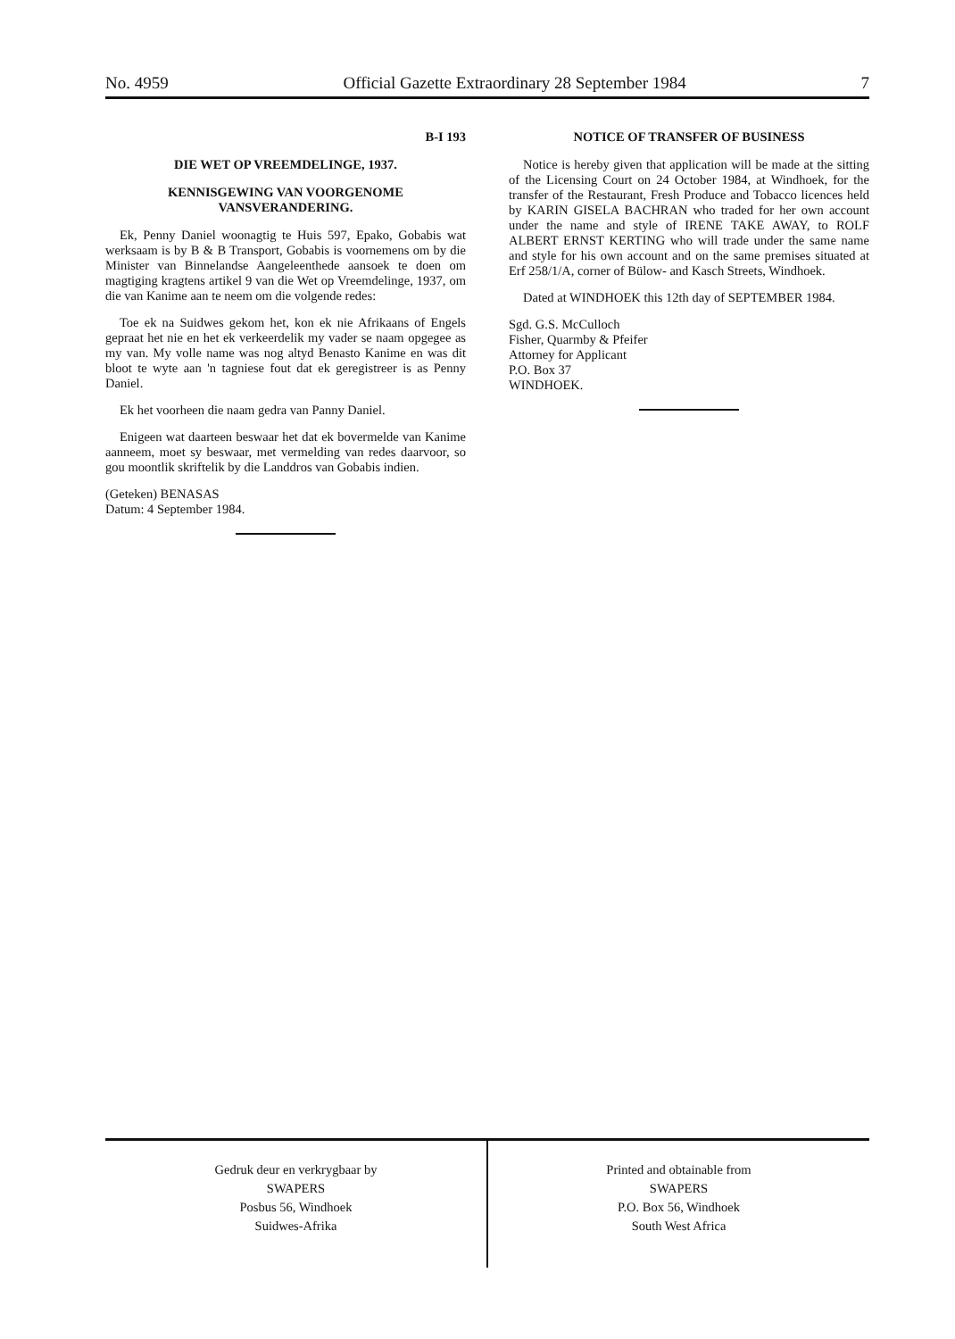No. 4959 Official Gazette Extraordinary 28 September 1984 7
B-I 193
DIE WET OP VREEMDELINGE, 1937.
KENNISGEWING VAN VOORGENOME VANSVERANDERING.
Ek, Penny Daniel woonagtig te Huis 597, Epako, Gobabis wat werksaam is by B & B Transport, Gobabis is voornemens om by die Minister van Binnelandse Aangeleenthede aansoek te doen om magtiging kragtens artikel 9 van die Wet op Vreemdelinge, 1937, om die van Kanime aan te neem om die volgende redes:
Toe ek na Suidwes gekom het, kon ek nie Afrikaans of Engels gepraat het nie en het ek verkeerdelik my vader se naam opgegee as my van. My volle name was nog altyd Benasto Kanime en was dit bloot te wyte aan 'n tagniese fout dat ek geregistreer is as Penny Daniel.
Ek het voorheen die naam gedra van Panny Daniel.
Enigeen wat daarteen beswaar het dat ek bovermelde van Kanime aanneem, moet sy beswaar, met vermelding van redes daarvoor, so gou moontlik skriftelik by die Landdros van Gobabis indien.
(Geteken) BENASAS
Datum: 4 September 1984.
NOTICE OF TRANSFER OF BUSINESS
Notice is hereby given that application will be made at the sitting of the Licensing Court on 24 October 1984, at Windhoek, for the transfer of the Restaurant, Fresh Produce and Tobacco licences held by KARIN GISELA BACHRAN who traded for her own account under the name and style of IRENE TAKE AWAY, to ROLF ALBERT ERNST KERTING who will trade under the same name and style for his own account and on the same premises situated at Erf 258/1/A, corner of Bülow- and Kasch Streets, Windhoek.
Dated at WINDHOEK this 12th day of SEPTEMBER 1984.
Sgd. G.S. McCulloch
Fisher, Quarmby & Pfeifer
Attorney for Applicant
P.O. Box 37
WINDHOEK.
Gedruk deur en verkrygbaar by
SWAPERS
Posbus 56, Windhoek
Suidwes-Afrika
Printed and obtainable from
SWAPERS
P.O. Box 56, Windhoek
South West Africa